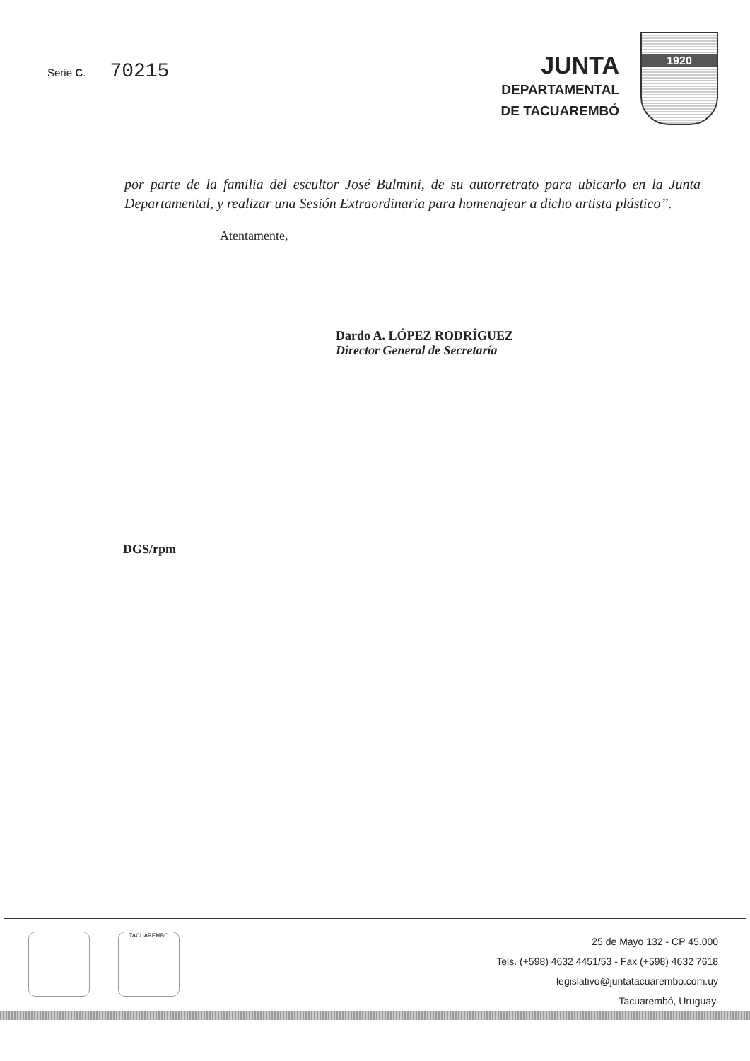Serie C. 70215
JUNTA
DEPARTAMENTAL
DE TACUAREMBÓ
1920
por parte de la familia del escultor José Bulmini, de su autorretrato para ubicarlo en la Junta Departamental, y realizar una Sesión Extraordinaria para homenajear a dicho artista plástico”.
Atentamente,
Dardo A. LÓPEZ RODRÍGUEZ
Director General de Secretaría
DGS/rpm
TACUAREMBO
25 de Mayo 132 - CP 45.000
Tels. (+598) 4632 4451/53 - Fax (+598) 4632 7618
legislativo@juntatacuarembo.com.uy
Tacuarembó, Uruguay.